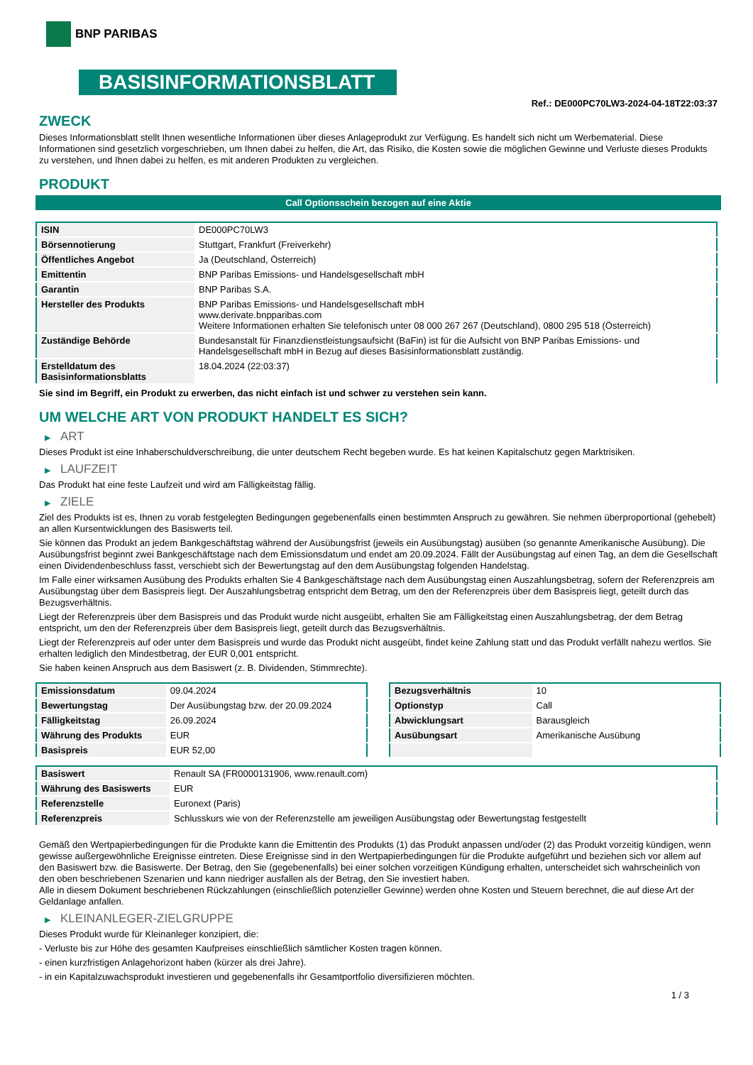BNP PARIBAS
BASISINFORMATIONSBLATT
Ref.: DE000PC70LW3-2024-04-18T22:03:37
ZWECK
Dieses Informationsblatt stellt Ihnen wesentliche Informationen über dieses Anlageprodukt zur Verfügung. Es handelt sich nicht um Werbematerial. Diese Informationen sind gesetzlich vorgeschrieben, um Ihnen dabei zu helfen, die Art, das Risiko, die Kosten sowie die möglichen Gewinne und Verluste dieses Produkts zu verstehen, und Ihnen dabei zu helfen, es mit anderen Produkten zu vergleichen.
PRODUKT
Call Optionsschein bezogen auf eine Aktie
| ISIN | DE000PC70LW3 |
| Börsennotierung | Stuttgart, Frankfurt (Freiverkehr) |
| Öffentliches Angebot | Ja (Deutschland, Österreich) |
| Emittentin | BNP Paribas Emissions- und Handelsgesellschaft mbH |
| Garantin | BNP Paribas S.A. |
| Hersteller des Produkts | BNP Paribas Emissions- und Handelsgesellschaft mbH www.derivate.bnpparibas.com Weitere Informationen erhalten Sie telefonisch unter 08 000 267 267 (Deutschland), 0800 295 518 (Österreich) |
| Zuständige Behörde | Bundesanstalt für Finanzdienstleistungsaufsicht (BaFin) ist für die Aufsicht von BNP Paribas Emissions- und Handelsgesellschaft mbH in Bezug auf dieses Basisinformationsblatt zuständig. |
| Erstelldatum des Basisinformationsblatts | 18.04.2024 (22:03:37) |
Sie sind im Begriff, ein Produkt zu erwerben, das nicht einfach ist und schwer zu verstehen sein kann.
UM WELCHE ART VON PRODUKT HANDELT ES SICH?
▶ ART
Dieses Produkt ist eine Inhaberschuldverschreibung, die unter deutschem Recht begeben wurde. Es hat keinen Kapitalschutz gegen Marktrisiken.
▶ LAUFZEIT
Das Produkt hat eine feste Laufzeit und wird am Fälligkeitstag fällig.
▶ ZIELE
Ziel des Produkts ist es, Ihnen zu vorab festgelegten Bedingungen gegebenenfalls einen bestimmten Anspruch zu gewähren. Sie nehmen überproportional (gehebelt) an allen Kursentwicklungen des Basiswerts teil.
Sie können das Produkt an jedem Bankgeschäftstag während der Ausübungsfrist (jeweils ein Ausübungstag) ausüben (so genannte Amerikanische Ausübung). Die Ausübungsfrist beginnt zwei Bankgeschäftstage nach dem Emissionsdatum und endet am 20.09.2024. Fällt der Ausübungstag auf einen Tag, an dem die Gesellschaft einen Dividendenbeschluss fasst, verschiebt sich der Bewertungstag auf den dem Ausübungstag folgenden Handelstag.
Im Falle einer wirksamen Ausübung des Produkts erhalten Sie 4 Bankgeschäftstage nach dem Ausübungstag einen Auszahlungsbetrag, sofern der Referenzpreis am Ausübungstag über dem Basispreis liegt. Der Auszahlungsbetrag entspricht dem Betrag, um den der Referenzpreis über dem Basispreis liegt, geteilt durch das Bezugsverhältnis.
Liegt der Referenzpreis über dem Basispreis und das Produkt wurde nicht ausgeübt, erhalten Sie am Fälligkeitstag einen Auszahlungsbetrag, der dem Betrag entspricht, um den der Referenzpreis über dem Basispreis liegt, geteilt durch das Bezugsverhältnis.
Liegt der Referenzpreis auf oder unter dem Basispreis und wurde das Produkt nicht ausgeübt, findet keine Zahlung statt und das Produkt verfällt nahezu wertlos. Sie erhalten lediglich den Mindestbetrag, der EUR 0,001 entspricht.
Sie haben keinen Anspruch aus dem Basiswert (z. B. Dividenden, Stimmrechte).
| Emissionsdatum | 09.04.2024 |
| Bewertungstag | Der Ausübungstag bzw. der 20.09.2024 |
| Fälligkeitstag | 26.09.2024 |
| Währung des Produkts | EUR |
| Basispreis | EUR 52,00 |
| Bezugsverhältnis | 10 |
| Optionstyp | Call |
| Abwicklungsart | Barausgleich |
| Ausübungsart | Amerikanische Ausübung |
| Basiswert | Renault SA (FR0000131906, www.renault.com) |
| Währung des Basiswerts | EUR |
| Referenzstelle | Euronext (Paris) |
| Referenzpreis | Schlusskurs wie von der Referenzstelle am jeweiligen Ausübungstag oder Bewertungstag festgestellt |
Gemäß den Wertpapierbedingungen für die Produkte kann die Emittentin des Produkts (1) das Produkt anpassen und/oder (2) das Produkt vorzeitig kündigen, wenn gewisse außergewöhnliche Ereignisse eintreten. Diese Ereignisse sind in den Wertpapierbedingungen für die Produkte aufgeführt und beziehen sich vor allem auf den Basiswert bzw. die Basiswerte. Der Betrag, den Sie (gegebenenfalls) bei einer solchen vorzeitigen Kündigung erhalten, unterscheidet sich wahrscheinlich von den oben beschriebenen Szenarien und kann niedriger ausfallen als der Betrag, den Sie investiert haben.
Alle in diesem Dokument beschriebenen Rückzahlungen (einschließlich potenzieller Gewinne) werden ohne Kosten und Steuern berechnet, die auf diese Art der Geldanlage anfallen.
▶ KLEINANLEGER-ZIELGRUPPE
Dieses Produkt wurde für Kleinanleger konzipiert, die:
- Verluste bis zur Höhe des gesamten Kaufpreises einschließlich sämtlicher Kosten tragen können.
- einen kurzfristigen Anlagehorizont haben (kürzer als drei Jahre).
- in ein Kapitalzuwachsprodukt investieren und gegebenenfalls ihr Gesamtportfolio diversifizieren möchten.
1 / 3